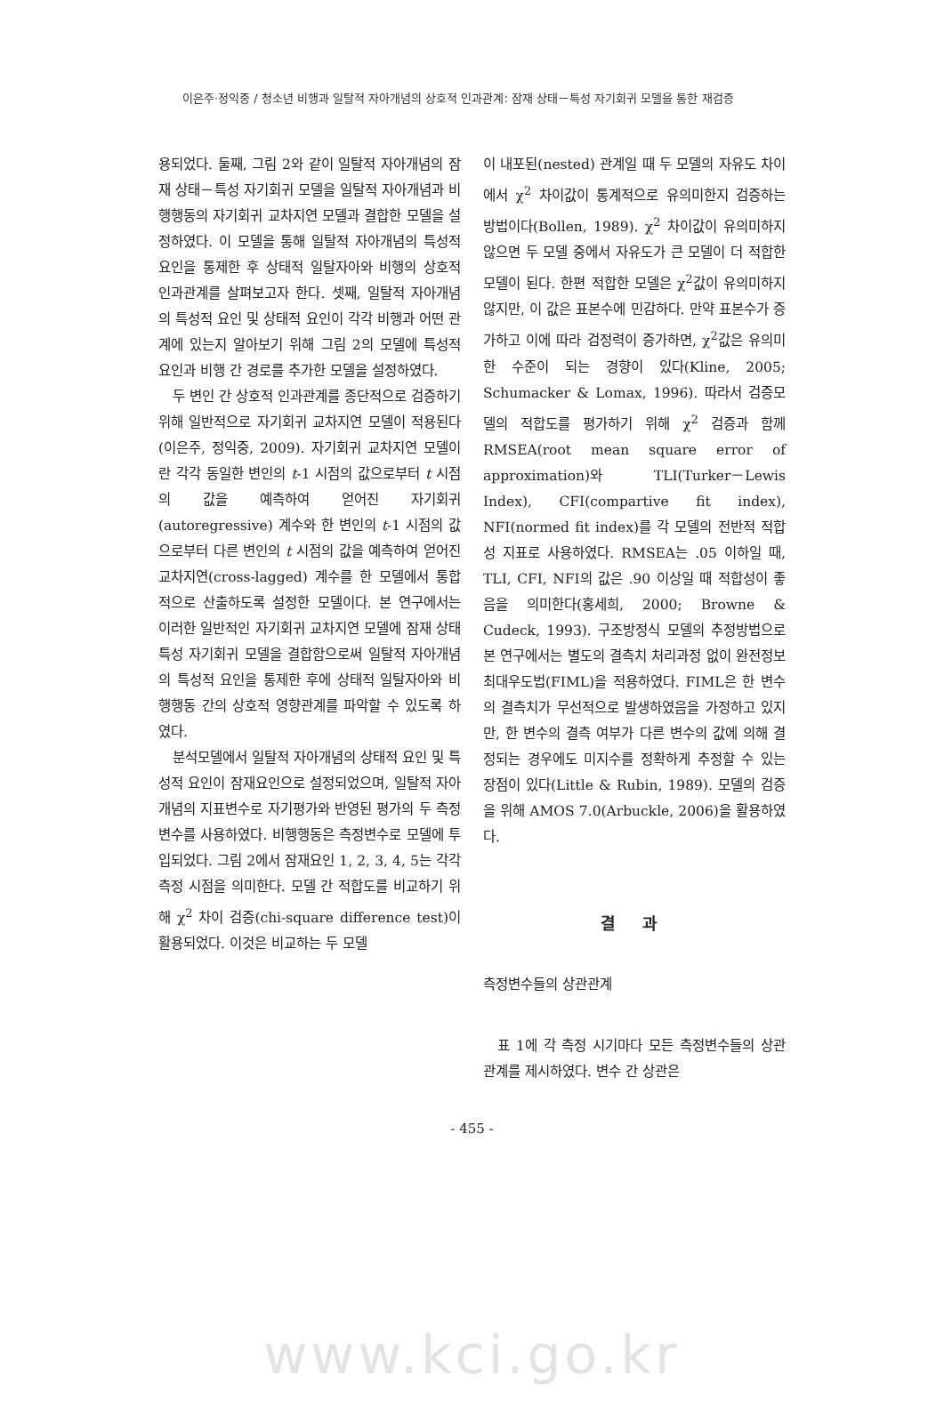이은주·정익중 / 청소년 비행과 일탈적 자아개념의 상호적 인과관계: 잠재 상태－특성 자기회귀 모델을 통한 재검증
용되었다. 둘째, 그림 2와 같이 일탈적 자아개념의 잠재 상태－특성 자기회귀 모델을 일탈적 자아개념과 비행행동의 자기회귀 교차지연 모델과 결합한 모델을 설정하였다. 이 모델을 통해 일탈적 자아개념의 특성적 요인을 통제한 후 상태적 일탈자아와 비행의 상호적 인과관계를 살펴보고자 한다. 셋째, 일탈적 자아개념의 특성적 요인 및 상태적 요인이 각각 비행과 어떤 관계에 있는지 알아보기 위해 그림 2의 모델에 특성적 요인과 비행 간 경로를 추가한 모델을 설정하였다.
두 변인 간 상호적 인과관계를 종단적으로 검증하기 위해 일반적으로 자기회귀 교차지연 모델이 적용된다(이은주, 정익중, 2009). 자기회귀 교차지연 모델이란 각각 동일한 변인의 t-1 시점의 값으로부터 t 시점의 값을 예측하여 얻어진 자기회귀(autoregressive) 계수와 한 변인의 t-1 시점의 값으로부터 다른 변인의 t 시점의 값을 예측하여 얻어진 교차지연(cross-lagged) 계수를 한 모델에서 통합적으로 산출하도록 설정한 모델이다. 본 연구에서는 이러한 일반적인 자기회귀 교차지연 모델에 잠재 상태 특성 자기회귀 모델을 결합함으로써 일탈적 자아개념의 특성적 요인을 통제한 후에 상태적 일탈자아와 비행행동 간의 상호적 영향관계를 파악할 수 있도록 하였다.
분석모델에서 일탈적 자아개념의 상태적 요인 및 특성적 요인이 잠재요인으로 설정되었으며, 일탈적 자아개념의 지표변수로 자기평가와 반영된 평가의 두 측정변수를 사용하였다. 비행행동은 측정변수로 모델에 투입되었다. 그림 2에서 잠재요인 1, 2, 3, 4, 5는 각각 측정 시점을 의미한다. 모델 간 적합도를 비교하기 위해 χ<sup>2</sup> 차이 검증(chi-square difference test)이 활용되었다. 이것은 비교하는 두 모델
이 내포된(nested) 관계일 때 두 모델의 자유도 차이에서 χ<sup>2</sup> 차이값이 통계적으로 유의미한지 검증하는 방법이다(Bollen, 1989). χ<sup>2</sup> 차이값이 유의미하지 않으면 두 모델 중에서 자유도가 큰 모델이 더 적합한 모델이 된다. 한편 적합한 모델은 χ<sup>2</sup>값이 유의미하지 않지만, 이 값은 표본수에 민감하다. 만약 표본수가 증가하고 이에 따라 검정력이 증가하면, χ<sup>2</sup>값은 유의미한 수준이 되는 경향이 있다(Kline, 2005; Schumacker & Lomax, 1996). 따라서 검증모델의 적합도를 평가하기 위해 χ<sup>2</sup> 검증과 함께 RMSEA(root mean square error of approximation)와 TLI(Turker－Lewis Index), CFI(compartive fit index), NFI(normed fit index)를 각 모델의 전반적 적합성 지표로 사용하였다. RMSEA는 .05 이하일 때, TLI, CFI, NFI의 값은 .90 이상일 때 적합성이 좋음을 의미한다(홍세희, 2000; Browne & Cudeck, 1993). 구조방정식 모델의 추정방법으로 본 연구에서는 별도의 결측치 처리과정 없이 완전정보 최대우도법(FIML)을 적용하였다. FIML은 한 변수의 결측치가 무선적으로 발생하였음을 가정하고 있지만, 한 변수의 결측 여부가 다른 변수의 값에 의해 결정되는 경우에도 미지수를 정확하게 추정할 수 있는 장점이 있다(Little & Rubin, 1989). 모델의 검증을 위해 AMOS 7.0(Arbuckle, 2006)을 활용하였다.
결 과
측정변수들의 상관관계
표 1에 각 측정 시기마다 모든 측정변수들의 상관관계를 제시하였다. 변수 간 상관은
- 455 -
www.kci.go.kr